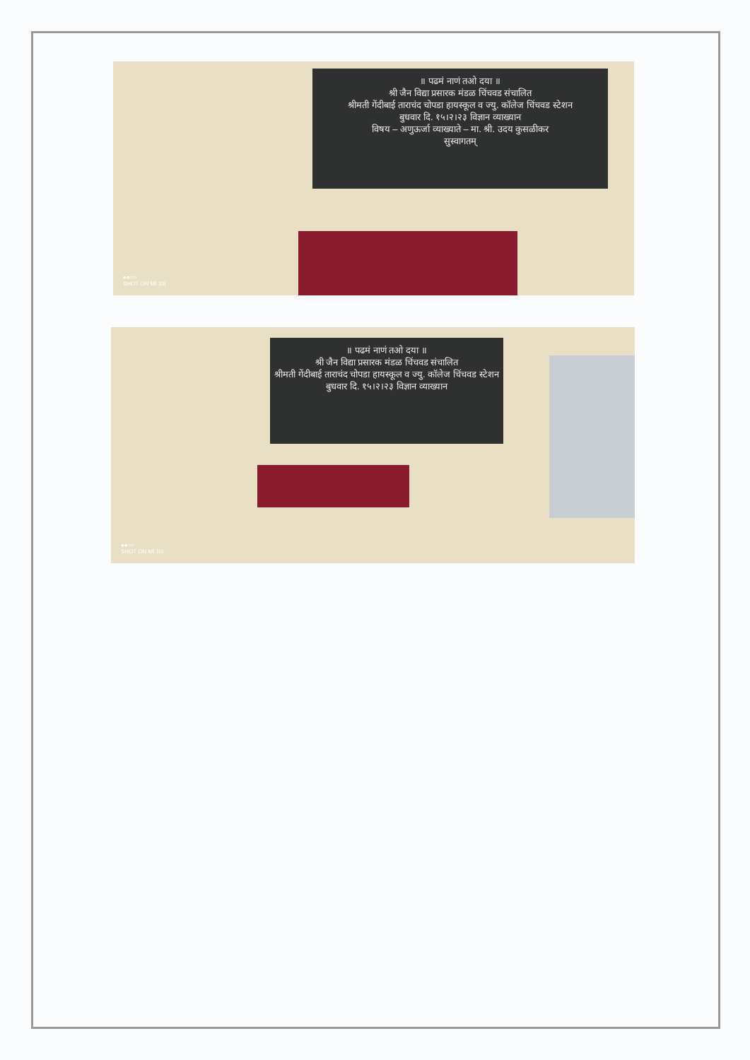॥ पढमं नाणं तओ दया ॥
श्री जैन विद्या प्रसारक मंडळ चिंचवड संचालित
श्रीमती गेंदीबाई ताराचंद चोपडा हायस्कूल व ज्यु. कॉलेज चिंचवड स्टेशन
बुधवार दि. १५।२।२३ विज्ञान व्याख्यान
विषय – अणुऊर्जा व्याख्याते – मा. श्री. उदय कुसळीकर
सुस्वागतम्
●●○○
SHOT ON MI 10I
॥ पढमं नाणं तओ दया ॥
श्री जैन विद्या प्रसारक मंडळ चिंचवड संचालित
श्रीमती गेंदीबाई ताराचंद चोपडा हायस्कूल व ज्यु. कॉलेज चिंचवड स्टेशन
बुधवार दि. १५।२।२३ विज्ञान व्याख्यान
●●○○
SHOT ON MI 10I